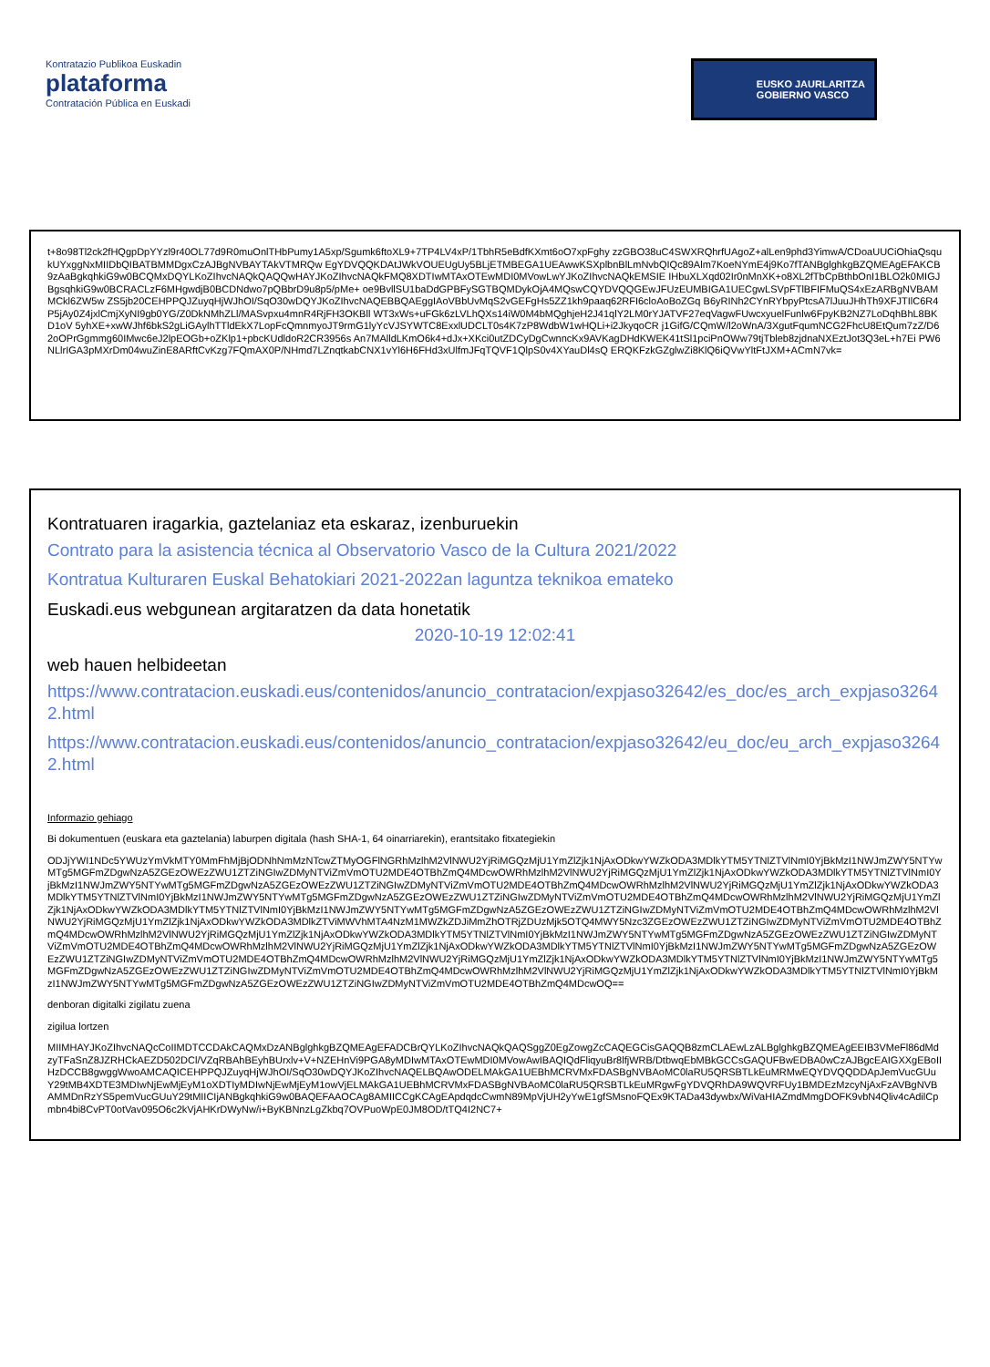Kontratazio Publikoa Euskadin
plataforma
Contratación Pública en Euskadi
EUSKO JAURLARITZA
GOBIERNO VASCO
t+8o98Tl2ck2fHQgpDpYYzl9r40OL77d9R0muOnlTHbPumy1A5xp/Sgumk6ftoXL9+7TP4LV4xP/1TbhR5eBdfKXmt6oO7xpFghy zzGBO38uC4SWXRQhrfUAgoZ+alLen9phd3YimwA/CDoaUUCiOhiaQsqukUYxggNxMIIDbQIBATBMMDgxCzAJBgNVBAYTAkVTMRQw EgYDVQQKDAtJWkVOUEUgUy5BLjETMBEGA1UEAwwKSXplbnBlLmNvbQIQc89Alm7KoeNYmE4j9Ko7fTANBglghkgBZQMEAgEFAKCB 9zAaBgkqhkiG9w0BCQMxDQYLKoZIhvcNAQkQAQQwHAYJKoZIhvcNAQkFMQ8XDTIwMTAxOTEwMDI0MVowLwYJKoZIhvcNAQkEMSIE IHbuXLXqd02Ir0nMnXK+o8XL2fTbCpBthbOnI1BLO2k0MIGJBgsqhkiG9w0BCRACLzF6MHgwdjB0BCDNdwo7pQBbrD9u8p5/pMe+ oe9BvllSU1baDdGPBFySGTBQMDykOjA4MQswCQYDVQQGEwJFUzEUMBIGA1UECgwLSVpFTlBFIFMuQS4xEzARBgNVBAMMCkl6ZW5w ZS5jb20CEHPPQJZuyqHjWJhOI/SqO30wDQYJKoZIhvcNAQEBBQAEggIAoVBbUvMqS2vGEFgHs5ZZ1kh9paaq62RFI6cloAoBoZGq B6yRINh2CYnRYbpyPtcsA7lJuuJHhTh9XFJTIlC6R4P5jAy0Z4jxlCmjXyNI9gb0YG/Z0DkNMhZLl/MASvpxu4mnR4RjFH3OKBll WT3xWs+uFGk6zLVLhQXs14iW0M4bMQghjeH2J41qlY2LM0rYJATVF27eqVagwFUwcxyuelFunlw6FpyKB2NZ7LoDqhBhL8BKD1oV 5yhXE+xwWJhf6bkS2gLiGAylhTTldEkX7LopFcQmnmyoJT9rmG1lyYcVJSYWTC8ExxlUDCLT0s4K7zP8WdbW1wHQLi+i2JkyqoCR j1GifG/CQmW/l2oWnA/3XgutFqumNCG2FhcU8EtQum7zZ/D62oOPrGgmmg60IMwc6eJ2lpEOGb+oZKlp1+pbcKUdldoR2CR3956s An7MAlldLKmO6k4+dJx+XKci0utZDCyDgCwnncKx9AVKagDHdKWEK41tSl1pciPnOWw79tjTbleb8zjdnaNXEztJot3Q3eL+h7Ei PW6NLlrIGA3pMXrDm04wuZinE8ARftCvKzg7FQmAX0P/NHmd7LZnqtkabCNX1vYl6H6FHd3xUlfmJFqTQVF1QlpS0v4XYauDl4sQ ERQKFzkGZglwZi8KlQ6iQVwYltFtJXM+ACmN7vk=
Kontratuaren iragarkia, gaztelaniaz eta eskaraz, izenburuekin
Contrato para la asistencia técnica al Observatorio Vasco de la Cultura 2021/2022
Kontratua Kulturaren Euskal Behatokiari 2021-2022an laguntza teknikoa emateko
Euskadi.eus webgunean argitaratzen da data honetatik
2020-10-19 12:02:41
web hauen helbideetan
https://www.contratacion.euskadi.eus/contenidos/anuncio_contratacion/expjaso32642/es_doc/es_arch_expjaso32642.html
https://www.contratacion.euskadi.eus/contenidos/anuncio_contratacion/expjaso32642/eu_doc/eu_arch_expjaso32642.html
Informazio gehiago
Bi dokumentuen (euskara eta gaztelania) laburpen digitala (hash SHA-1, 64 oinarriarekin), erantsitako fitxategiekin
ODJjYWI1NDc5YWUzYmVkMTY0MmFhMjBjODNhNmMzNTcwZTMyOGFlNGRhMzlhM2VlNWU2YjRiMGQzMjU1YmZlZjk1NjAxODkwYWZkODA3MDlkYTM5YTNlZTVlNmI0YjBkMzI1NWJmZWY5NTYwMTg5MGFmZDgwNzA5ZGEzOWEzZWU1ZTZiNGIwZDMyNTViZmVmOTU2MDE4OTBhZmQ4MDcwOWRhMzlhM2VlNWU2YjRiMGQzMjU1YmZlZjk1NjAxODkwYWZkODA3MDlkYTM5YTNlZTVlNmI0YjBkMzI1NWJmZWY5NTYwMTg5MGFmZDgwNzA5ZGEzOWEzZWU1ZTZiNGIwZDMyNTViZmVmOTU2MDE4OTBhZmQ4MDcwOWRhMzlhM2VlNWU2YjRiMGQzMjU1YmZlZjk1NjAxODkwYWZkODA3MDlkYTM5YTNlZTVlNmI0YjBkMzI1NWJmZWY5NTYwMTg5MGFmZDgwNzA5ZGEzOWEzZWU1ZTZiNGIwZDMyNTViZmVmOTU2MDE4OTBhZmQ4MDcwOWRhMzlhM2VlNWU2YjRiMGQzMjU1YmZlZjk1NjAxODkwYWZkODA3MDlkYTM5YTNlZTVlNmI0YjBkMzI1NWJmZWY5NTYwMTg5MGFmZDgwNzA5ZGEzOWEzZWU1ZTZiNGIwZDMyNTViZmVmOTU2MDE4OTBhZmQ4MDcwOWRhMzlhM2VlNWU2YjRiMGQzMjU1YmZlZjk1NjAxODkwYWZkODA3MDlkZTViMWVhMTA4NzM1MWZkZDJiMmZhOTRjZDUzMjk5OTQ4MWY5Nzc3ZGEzOWEzZWU1ZTZiNGIwZDMyNTViZmVmOTU2MDE4OTBhZmQ4MDcwOWRhMzlhM2VlNWU2YjRiMGQzMjU1YmZlZjk1NjAxODkwYWZkODA3MDlkYTM5YTNlZTVlNmI0YjBkMzI1NWJmZWY5NTYwMTg5MGFmZDgwNzA5ZGEzOWEzZWU1ZTZiNGIwZDMyNTViZmVmOTU2MDE4OTBhZmQ4MDcwOWRhMzlhM2VlNWU2YjRiMGQzMjU1YmZlZjk1NjAxODkwYWZkODA3MDlkYTM5YTNlZTVlNmI0YjBkMzI1NWJmZWY5NTYwMTg5MGFmZDgwNzA5ZGEzOWEzZWU1ZTZiNGIwZDMyNTViZmVmOTU2MDE4OTBhZmQ4MDcwOWRhMzlhM2VlNWU2YjRiMGQzMjU1YmZlZjk1NjAxODkwYWZkODA3MDlkYTM5YTNlZTVlNmI0YjBkMzI1NWJmZWY5NTYwMTg5MGFmZDgwNzA5ZGEzOWEzZWU1ZTZiNGIwZDMyNTViZmVmOTU2MDE4OTBhZmQ4MDcwOWRhMzlhM2VlNWU2YjRiMGQzMjU1YmZlZjk1NjAxODkwYWZkODA3MDlkYTM5YTNlZTVlNmI0YjBkMzI1NWJmZWY5NTYwMTg5MGFmZDgwNzA5ZGEzOWEzZWU1ZTZiNGIwZDMyNTViZmVmOTU2MDE4OTBhZmQ4MDcwOQ==
denboran digitalki zigilatu zuena
zigilua lortzen
MIIMHAYJKoZIhvcNAQcCoIIMDTCCDAkCAQMxDzANBglghkgBZQMEAgEFADCBrQYLKoZIhvcNAQkQAQSggZ0EgZowgZcCAQEGCisGAQQB8zmCLAEwLzALBglghkgBZQMEAgEEIB3VMeFl86dMdzyTFaSnZ8JZRHCkAEZD502DCl/VZqRBAhBEyhBUrxlv+V+NZEHnVi9PGA8yMDIwMTAxOTEwMDI0MVowAwIBAQIQdFliqyuBr8lfjWRB/DtbwqEbMBkGCCsGAQUFBwEDBA0wCzAJBgcEAIGXXgEBoIIHzDCCB8gwggWwoAMCAQICEHPPQJZuyqHjWJhOI/SqO30wDQYJKoZIhvcNAQELBQAwODELMAkGA1UEBhMCRVMxFDASBgNVBAoMC0laRU5QRSBTLkEuMRMwEQYDVQQDDApJemVucGUuY29tMB4XDTE3MDIwNjEwMjEyM1oXDTIyMDIwNjEwMjEyM1owVjELMAkGA1UEBhMCRVMxFDASBgNVBAoMC0laRU5QRSBTLkEuMRgwFgYDVQRhDA9WQVRFUy1BMDEzMzcyNjAxFzAVBgNVBAMMDnRzYS5pemVucGUuY29tMIICIjANBgkqhkiG9w0BAQEFAAOCAg8AMIICCgKCAgEApdqdcCwmN89MpVjUH2yYwE1gfSMsnoFQEx9KTADa43dywbx/WiVaHIAZmdMmgDOFK9vbN4Qliv4cAdilCpmbn4bi8CvPT0otVav095O6c2kVjAHKrDWyNw/i+ByKBNnzLgZkbq7OVPuoWpE0JM8OD/tTQ4I2NC7+